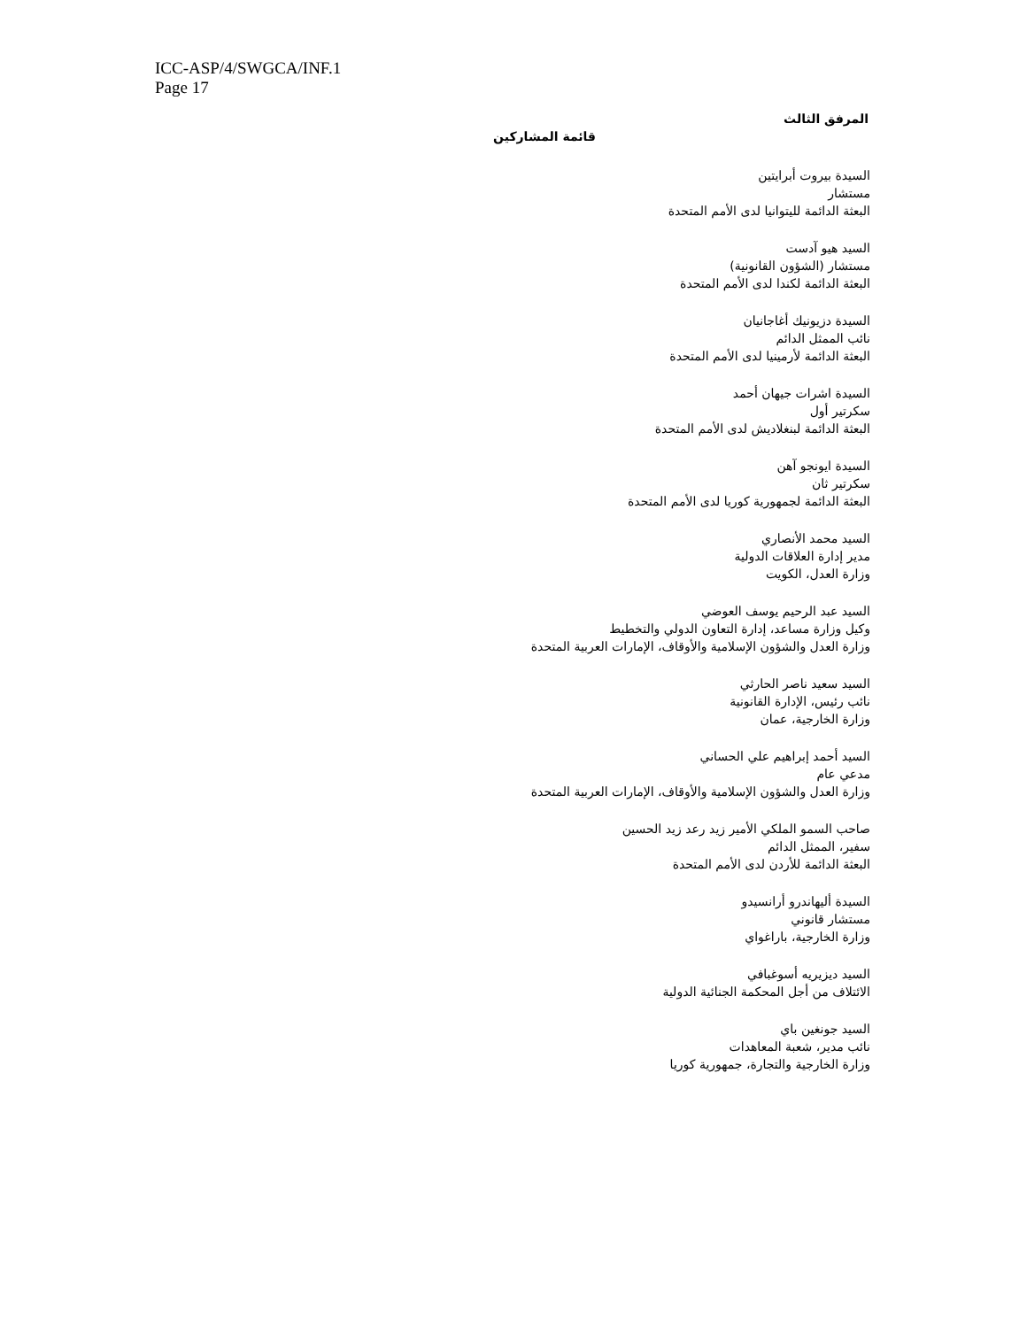ICC-ASP/4/SWGCA/INF.1
Page 17
المرفق الثالث
قائمة المشاركين
السيدة بيروت أبرايتين
مستشار
البعثة الدائمة لليتوانيا لدى الأمم المتحدة
السيد هيو آدست
مستشار (الشؤون القانونية)
البعثة الدائمة لكندا لدى الأمم المتحدة
السيدة دزيونيك أغاجانيان
نائب الممثل الدائم
البعثة الدائمة لأرمينيا لدى الأمم المتحدة
السيدة اشرات جيهان أحمد
سكرتير أول
البعثة الدائمة لبنغلاديش لدى الأمم المتحدة
السيدة ايونجو آهن
سكرتير ثان
البعثة الدائمة لجمهورية كوريا لدى الأمم المتحدة
السيد محمد الأنصاري
مدير إدارة العلاقات الدولية
وزارة العدل، الكويت
السيد عبد الرحيم يوسف العوضي
وكيل وزارة مساعد، إدارة التعاون الدولي والتخطيط
وزارة العدل والشؤون الإسلامية والأوقاف، الإمارات العربية المتحدة
السيد سعيد ناصر الحارثي
نائب رئيس، الإدارة القانونية
وزارة الخارجية، عمان
السيد أحمد إبراهيم علي الحساني
مدعي عام
وزارة العدل والشؤون الإسلامية والأوقاف، الإمارات العربية المتحدة
صاحب السمو الملكي الأمير زيد رعد زيد الحسين
سفير، الممثل الدائم
البعثة الدائمة للأردن لدى الأمم المتحدة
السيدة أليهاندرو أرانسيدو
مستشار قانوني
وزارة الخارجية، باراغواي
السيد ديزيريه أسوغبافي
الائتلاف من أجل المحكمة الجنائية الدولية
السيد جونغين باي
نائب مدير، شعبة المعاهدات
وزارة الخارجية والتجارة، جمهورية كوريا